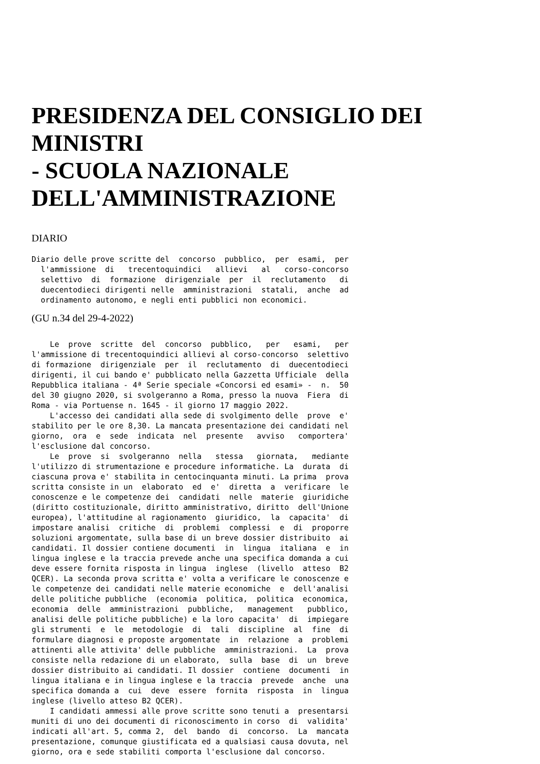PRESIDENZA DEL CONSIGLIO DEI MINISTRI
- SCUOLA NAZIONALE
DELL'AMMINISTRAZIONE
DIARIO
Diario delle prove scritte del  concorso  pubblico,  per  esami,  per
  l'ammissione  di   trecentoquindici   allievi   al   corso-concorso
  selettivo  di  formazione  dirigenziale  per  il  reclutamento   di
  duecentodieci dirigenti nelle  amministrazioni  statali,  anche  ad
  ordinamento autonomo, e negli enti pubblici non economici.
(GU n.34 del 29-4-2022)
    Le  prove  scritte  del  concorso  pubblico,   per   esami,   per
l'ammissione di trecentoquindici allievi al corso-concorso  selettivo
di formazione  dirigenziale  per  il  reclutamento  di  duecentodieci
dirigenti, il cui bando e' pubblicato nella Gazzetta Ufficiale  della
Repubblica italiana - 4ª Serie speciale «Concorsi ed esami» -  n.  50
del 30 giugno 2020, si svolgeranno a Roma, presso la nuova  Fiera  di
Roma - via Portuense n. 1645 - il giorno 17 maggio 2022.
    L'accesso dei candidati alla sede di svolgimento delle  prove  e'
stabilito per le ore 8,30. La mancata presentazione dei candidati nel
giorno,  ora  e  sede  indicata  nel  presente   avviso   comportera'
l'esclusione dal concorso.
    Le  prove  si  svolgeranno  nella   stessa   giornata,   mediante
l'utilizzo di strumentazione e procedure informatiche. La  durata  di
ciascuna prova e' stabilita in centocinquanta minuti. La prima  prova
scritta consiste in un  elaborato  ed  e'  diretta  a  verificare  le
conoscenze e le competenze dei  candidati  nelle  materie  giuridiche
(diritto costituzionale, diritto amministrativo, diritto  dell'Unione
europea), l'attitudine al ragionamento  giuridico,  la  capacita'  di
impostare analisi  critiche  di  problemi  complessi  e  di  proporre
soluzioni argomentate, sulla base di un breve dossier distribuito  ai
candidati. Il dossier contiene documenti  in  lingua  italiana  e  in
lingua inglese e la traccia prevede anche una specifica domanda a cui
deve essere fornita risposta in lingua  inglese  (livello  atteso  B2
QCER). La seconda prova scritta e' volta a verificare le conoscenze e
le competenze dei candidati nelle materie economiche  e  dell'analisi
delle politiche pubbliche  (economia  politica,  politica  economica,
economia  delle  amministrazioni  pubbliche,   management   pubblico,
analisi delle politiche pubbliche) e la loro capacita'  di  impiegare
gli strumenti  e  le  metodologie  di  tali  discipline  al  fine  di
formulare diagnosi e proposte argomentate  in  relazione  a  problemi
attinenti alle attivita' delle pubbliche  amministrazioni.  La  prova
consiste nella redazione di un elaborato,  sulla  base  di  un  breve
dossier distribuito ai candidati. Il dossier  contiene  documenti  in
lingua italiana e in lingua inglese e la traccia  prevede  anche  una
specifica domanda a  cui  deve  essere  fornita  risposta  in  lingua
inglese (livello atteso B2 QCER).
    I candidati ammessi alle prove scritte sono tenuti a  presentarsi
muniti di uno dei documenti di riconoscimento in corso  di  validita'
indicati all'art. 5, comma 2,  del  bando  di  concorso.  La  mancata
presentazione, comunque giustificata ed a qualsiasi causa dovuta, nel
giorno, ora e sede stabiliti comporta l'esclusione dal concorso.